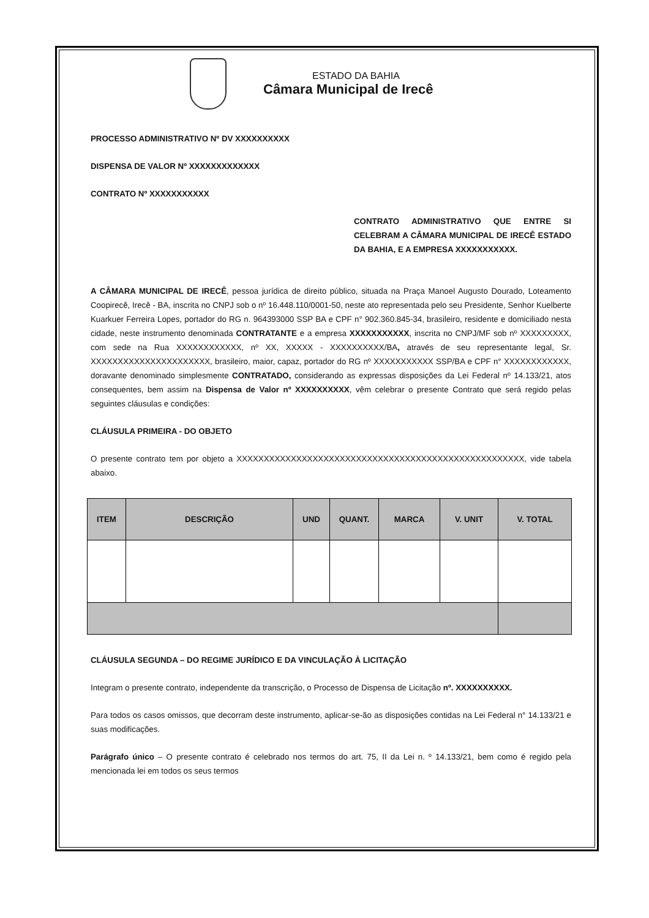ESTADO DA BAHIA
Câmara Municipal de Irecê
PROCESSO ADMINISTRATIVO Nº DV XXXXXXXXXX
DISPENSA DE VALOR Nº XXXXXXXXXXXXX
CONTRATO Nº XXXXXXXXXXX
CONTRATO ADMINISTRATIVO QUE ENTRE SI CELEBRAM A CÂMARA MUNICIPAL DE IRECÊ ESTADO DA BAHIA, E A EMPRESA XXXXXXXXXXX.
A CÂMARA MUNICIPAL DE IRECÊ, pessoa jurídica de direito público, situada na Praça Manoel Augusto Dourado, Loteamento Coopirecê, Irecê - BA, inscrita no CNPJ sob o nº 16.448.110/0001-50, neste ato representada pelo seu Presidente, Senhor Kuelberte Kuarkuer Ferreira Lopes, portador do RG n. 964393000 SSP BA e CPF n° 902.360.845-34, brasileiro, residente e domiciliado nesta cidade, neste instrumento denominada CONTRATANTE e a empresa XXXXXXXXXXX, inscrita no CNPJ/MF sob nº XXXXXXXXX, com sede na Rua XXXXXXXXXXXX, nº XX, XXXXX - XXXXXXXXXX/BA, através de seu representante legal, Sr. XXXXXXXXXXXXXXXXXXXXXX, brasileiro, maior, capaz, portador do RG nº XXXXXXXXXXX SSP/BA e CPF n° XXXXXXXXXXXX, doravante denominado simplesmente CONTRATADO, considerando as expressas disposições da Lei Federal nº 14.133/21, atos consequentes, bem assim na Dispensa de Valor nº XXXXXXXXXX, vêm celebrar o presente Contrato que será regido pelas seguintes cláusulas e condições:
CLÁUSULA PRIMEIRA - DO OBJETO
O presente contrato tem por objeto a XXXXXXXXXXXXXXXXXXXXXXXXXXXXXXXXXXXXXXXXXXXXXXXXXXXXX, vide tabela abaixo.
| ITEM | DESCRIÇÃO | UND | QUANT. | MARCA | V. UNIT | V. TOTAL |
| --- | --- | --- | --- | --- | --- | --- |
CLÁUSULA SEGUNDA – DO REGIME JURÍDICO E DA VINCULAÇÃO À LICITAÇÃO
Integram o presente contrato, independente da transcrição, o Processo de Dispensa de Licitação nº. XXXXXXXXXX.
Para todos os casos omissos, que decorram deste instrumento, aplicar-se-ão as disposições contidas na Lei Federal n° 14.133/21 e suas modificações.
Parágrafo único – O presente contrato é celebrado nos termos do art. 75, II da Lei n. º 14.133/21, bem como é regido pela mencionada lei em todos os seus termos